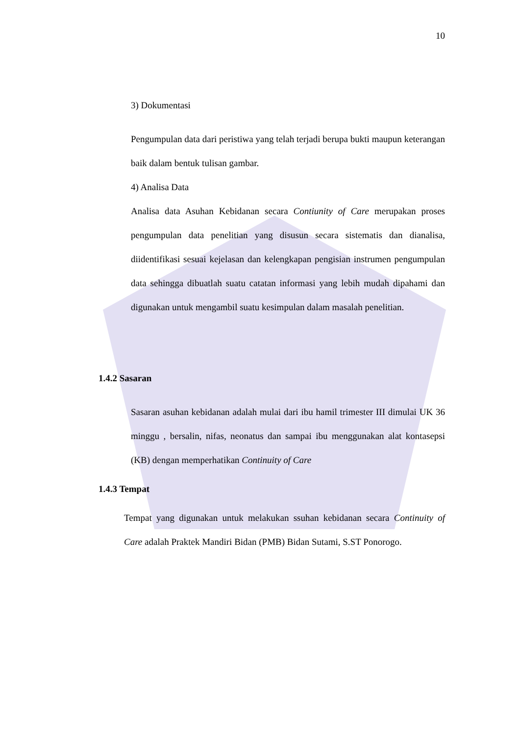10
3) Dokumentasi
Pengumpulan data dari peristiwa yang telah terjadi berupa bukti maupun keterangan baik dalam bentuk tulisan gambar.
4) Analisa Data
Analisa data Asuhan Kebidanan secara Contiunity of Care merupakan proses pengumpulan data penelitian yang disusun secara sistematis dan dianalisa, diidentifikasi sesuai kejelasan dan kelengkapan pengisian instrumen pengumpulan data sehingga dibuatlah suatu catatan informasi yang lebih mudah dipahami dan digunakan untuk mengambil suatu kesimpulan dalam masalah penelitian.
1.4.2 Sasaran
Sasaran asuhan kebidanan adalah mulai dari ibu hamil trimester III dimulai UK 36 minggu , bersalin, nifas, neonatus dan sampai ibu menggunakan alat kontasepsi (KB) dengan memperhatikan Continuity of Care
1.4.3 Tempat
Tempat yang digunakan untuk melakukan ssuhan kebidanan secara Continuity of Care adalah Praktek Mandiri Bidan (PMB) Bidan Sutami, S.ST Ponorogo.